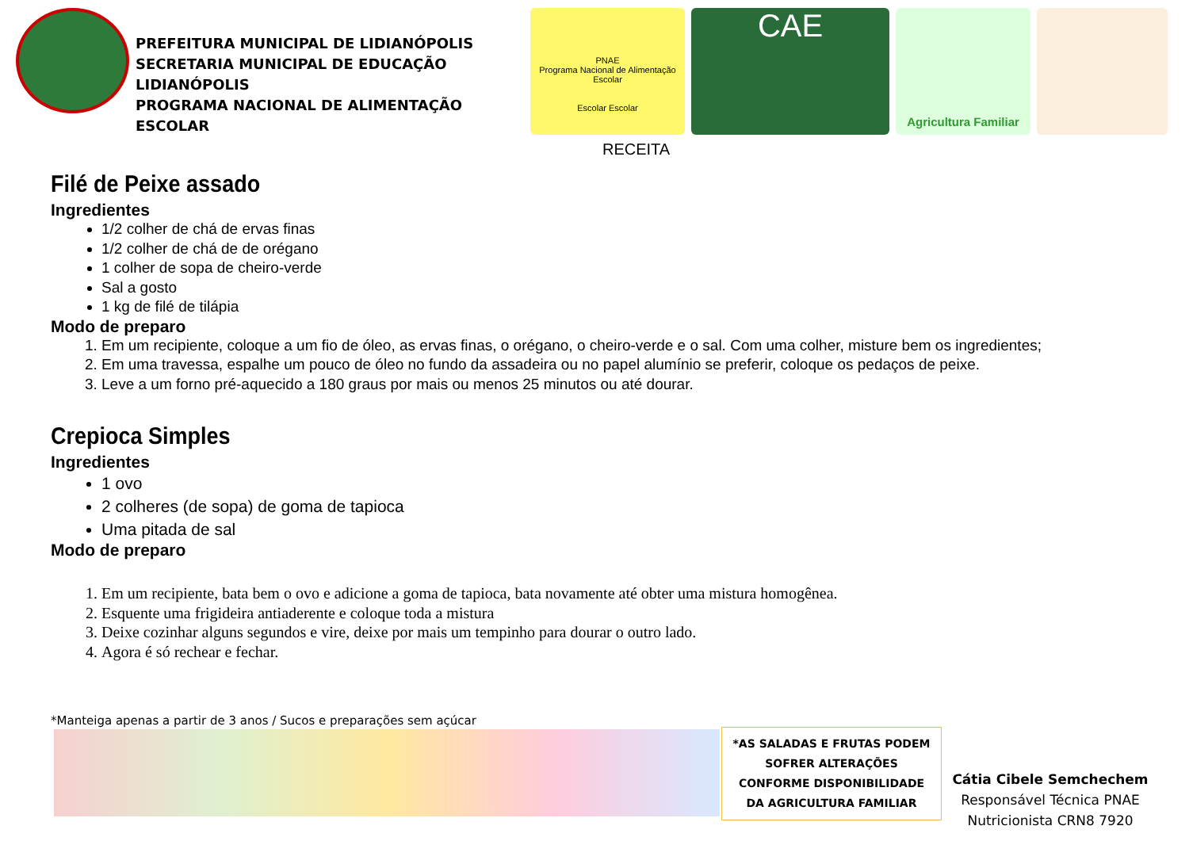PREFEITURA MUNICIPAL DE LIDIANÓPOLIS
SECRETARIA MUNICIPAL DE EDUCAÇÃO LIDIANÓPOLIS
PROGRAMA NACIONAL DE ALIMENTAÇÃO ESCOLAR
PNAE
Programa Nacional de Alimentação Escolar
Escolar Escolar
CAE
Agricultura Familiar
RECEITA
Filé de Peixe assado
Ingredientes
1/2 colher de chá de ervas finas
1/2 colher de chá de de orégano
1 colher de sopa de cheiro-verde
Sal a gosto
1 kg de filé de tilápia
Modo de preparo
1. Em um recipiente, coloque a um fio de óleo, as ervas finas, o orégano, o cheiro-verde e o sal. Com uma colher, misture bem os ingredientes;
2. Em uma travessa, espalhe um pouco de óleo no fundo da assadeira ou no papel alumínio se preferir, coloque os pedaços de peixe.
3. Leve a um forno pré-aquecido a 180 graus por mais ou menos 25 minutos ou até dourar.
Crepioca Simples
Ingredientes
1 ovo
2 colheres (de sopa) de goma de tapioca
Uma pitada de sal
Modo de preparo
1. Em um recipiente, bata bem o ovo e adicione a goma de tapioca, bata novamente até obter uma mistura homogênea.
2. Esquente uma frigideira antiaderente e coloque toda a mistura
3. Deixe cozinhar alguns segundos e vire, deixe por mais um tempinho para dourar o outro lado.
4. Agora é só rechear e fechar.
*Manteiga apenas a partir de 3 anos / Sucos e preparações sem açúcar
*AS SALADAS E FRUTAS PODEM SOFRER ALTERAÇÕES CONFORME DISPONIBILIDADE DA AGRICULTURA FAMILIAR
Cátia Cibele Semchechem
Responsável Técnica PNAE
Nutricionista CRN8 7920